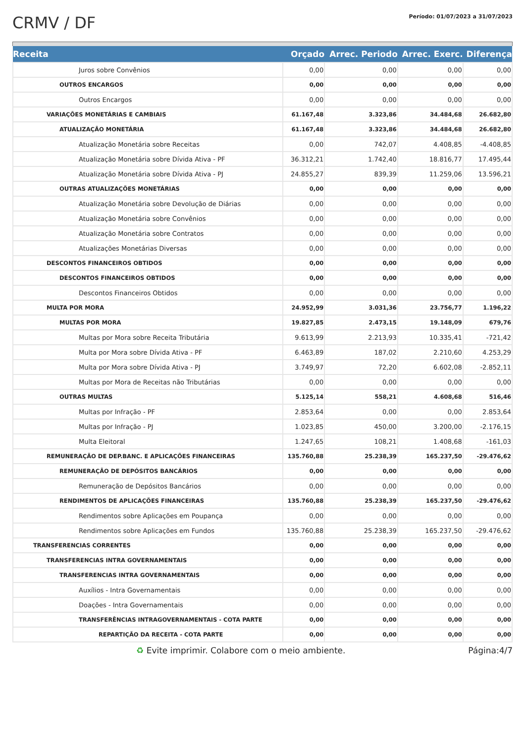CRMV / DF
Período: 01/07/2023 a 31/07/2023
| Receita | Orçado | Arrec. Periodo | Arrec. Exerc. | Diferença |
| --- | --- | --- | --- | --- |
| Juros sobre Convênios | 0,00 | 0,00 | 0,00 | 0,00 |
| OUTROS ENCARGOS | 0,00 | 0,00 | 0,00 | 0,00 |
| Outros Encargos | 0,00 | 0,00 | 0,00 | 0,00 |
| VARIAÇÕES MONETÁRIAS E CAMBIAIS | 61.167,48 | 3.323,86 | 34.484,68 | 26.682,80 |
| ATUALIZAÇÃO MONETÁRIA | 61.167,48 | 3.323,86 | 34.484,68 | 26.682,80 |
| Atualização Monetária sobre Receitas | 0,00 | 742,07 | 4.408,85 | -4.408,85 |
| Atualização Monetária sobre Dívida Ativa - PF | 36.312,21 | 1.742,40 | 18.816,77 | 17.495,44 |
| Atualização Monetária sobre Dívida Ativa - PJ | 24.855,27 | 839,39 | 11.259,06 | 13.596,21 |
| OUTRAS ATUALIZAÇÕES MONETÁRIAS | 0,00 | 0,00 | 0,00 | 0,00 |
| Atualização Monetária sobre Devolução de Diárias | 0,00 | 0,00 | 0,00 | 0,00 |
| Atualização Monetária sobre Convênios | 0,00 | 0,00 | 0,00 | 0,00 |
| Atualização Monetária sobre Contratos | 0,00 | 0,00 | 0,00 | 0,00 |
| Atualizações Monetárias Diversas | 0,00 | 0,00 | 0,00 | 0,00 |
| DESCONTOS FINANCEIROS OBTIDOS | 0,00 | 0,00 | 0,00 | 0,00 |
| DESCONTOS FINANCEIROS OBTIDOS | 0,00 | 0,00 | 0,00 | 0,00 |
| Descontos Financeiros Obtidos | 0,00 | 0,00 | 0,00 | 0,00 |
| MULTA POR MORA | 24.952,99 | 3.031,36 | 23.756,77 | 1.196,22 |
| MULTAS POR MORA | 19.827,85 | 2.473,15 | 19.148,09 | 679,76 |
| Multas por Mora sobre Receita Tributária | 9.613,99 | 2.213,93 | 10.335,41 | -721,42 |
| Multa por Mora sobre Dívida Ativa - PF | 6.463,89 | 187,02 | 2.210,60 | 4.253,29 |
| Multa por Mora sobre Dívida Ativa - PJ | 3.749,97 | 72,20 | 6.602,08 | -2.852,11 |
| Multas por Mora de Receitas não Tributárias | 0,00 | 0,00 | 0,00 | 0,00 |
| OUTRAS MULTAS | 5.125,14 | 558,21 | 4.608,68 | 516,46 |
| Multas por Infração - PF | 2.853,64 | 0,00 | 0,00 | 2.853,64 |
| Multas por Infração - PJ | 1.023,85 | 450,00 | 3.200,00 | -2.176,15 |
| Multa Eleitoral | 1.247,65 | 108,21 | 1.408,68 | -161,03 |
| REMUNERAÇÃO DE DEP.BANC. E APLICAÇÕES FINANCEIRAS | 135.760,88 | 25.238,39 | 165.237,50 | -29.476,62 |
| REMUNERAÇÃO DE DEPÓSITOS BANCÁRIOS | 0,00 | 0,00 | 0,00 | 0,00 |
| Remuneração de Depósitos Bancários | 0,00 | 0,00 | 0,00 | 0,00 |
| RENDIMENTOS DE APLICAÇÕES FINANCEIRAS | 135.760,88 | 25.238,39 | 165.237,50 | -29.476,62 |
| Rendimentos sobre Aplicações em Poupança | 0,00 | 0,00 | 0,00 | 0,00 |
| Rendimentos sobre Aplicações em Fundos | 135.760,88 | 25.238,39 | 165.237,50 | -29.476,62 |
| TRANSFERENCIAS CORRENTES | 0,00 | 0,00 | 0,00 | 0,00 |
| TRANSFERENCIAS INTRA GOVERNAMENTAIS | 0,00 | 0,00 | 0,00 | 0,00 |
| TRANSFERENCIAS INTRA GOVERNAMENTAIS | 0,00 | 0,00 | 0,00 | 0,00 |
| Auxílios - Intra Governamentais | 0,00 | 0,00 | 0,00 | 0,00 |
| Doações - Intra Governamentais | 0,00 | 0,00 | 0,00 | 0,00 |
| TRANSFERÊNCIAS INTRAGOVERNAMENTAIS - COTA PARTE | 0,00 | 0,00 | 0,00 | 0,00 |
| REPARTIÇÃO DA RECEITA - COTA PARTE | 0,00 | 0,00 | 0,00 | 0,00 |
♻ Evite imprimir. Colabore com o meio ambiente. Página:4/7